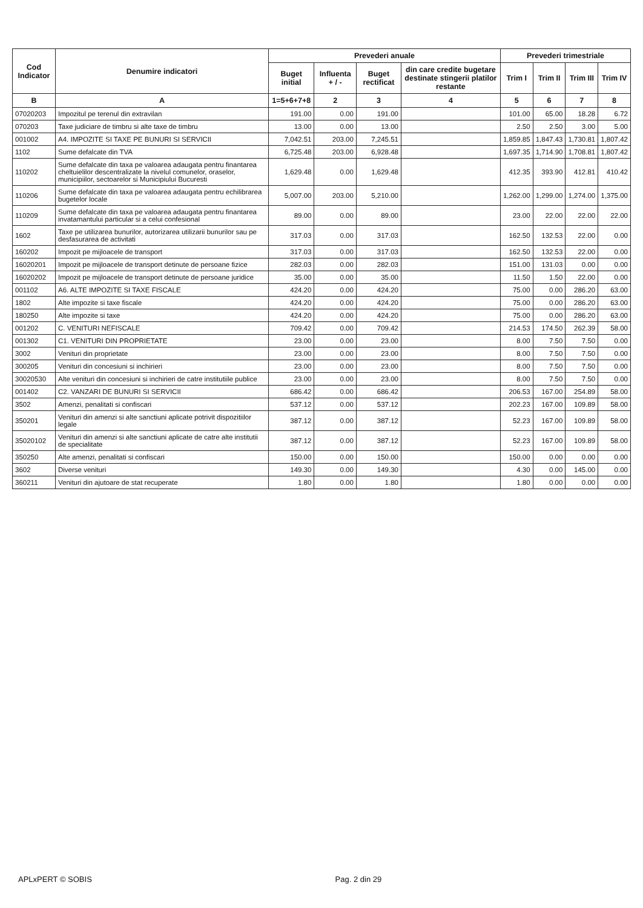| Cod Indicator | Denumire indicatori | Prevederi anuale | | | | Prevederi trimestriale | | | |
| --- | --- | --- | --- | --- | --- | --- | --- | --- | --- |
| | | Buget initial | Influenta + / - | Buget rectificat | din care credite bugetare destinate stingerii platilor restante | Trim I | Trim II | Trim III | Trim IV |
| B | A | 1=5+6+7+8 | 2 | 3 | 4 | 5 | 6 | 7 | 8 |
| 07020203 | Impozitul pe terenul din extravilan | 191.00 | 0.00 | 191.00 | | 101.00 | 65.00 | 18.28 | 6.72 |
| 070203 | Taxe judiciare de timbru si alte taxe de timbru | 13.00 | 0.00 | 13.00 | | 2.50 | 2.50 | 3.00 | 5.00 |
| 001002 | A4. IMPOZITE SI TAXE PE BUNURI SI SERVICII | 7,042.51 | 203.00 | 7,245.51 | | 1,859.85 | 1,847.43 | 1,730.81 | 1,807.42 |
| 1102 | Sume defalcate din TVA | 6,725.48 | 203.00 | 6,928.48 | | 1,697.35 | 1,714.90 | 1,708.81 | 1,807.42 |
| 110202 | Sume defalcate din taxa pe valoarea adaugata pentru finantarea cheltuielilor descentralizate la nivelul comunelor, oraselor, municipiilor, sectoarelor si Municipiului Bucuresti | 1,629.48 | 0.00 | 1,629.48 | | 412.35 | 393.90 | 412.81 | 410.42 |
| 110206 | Sume defalcate din taxa pe valoarea adaugata pentru echilibrarea bugetelor locale | 5,007.00 | 203.00 | 5,210.00 | | 1,262.00 | 1,299.00 | 1,274.00 | 1,375.00 |
| 110209 | Sume defalcate din taxa pe valoarea adaugata pentru finantarea invatamantului particular si a celui confesional | 89.00 | 0.00 | 89.00 | | 23.00 | 22.00 | 22.00 | 22.00 |
| 1602 | Taxe pe utilizarea bunurilor, autorizarea utilizarii bunurilor sau pe desfasurarea de activitati | 317.03 | 0.00 | 317.03 | | 162.50 | 132.53 | 22.00 | 0.00 |
| 160202 | Impozit pe mijloacele de transport | 317.03 | 0.00 | 317.03 | | 162.50 | 132.53 | 22.00 | 0.00 |
| 16020201 | Impozit pe mijloacele de transport detinute de persoane fizice | 282.03 | 0.00 | 282.03 | | 151.00 | 131.03 | 0.00 | 0.00 |
| 16020202 | Impozit pe mijloacele de transport detinute de persoane juridice | 35.00 | 0.00 | 35.00 | | 11.50 | 1.50 | 22.00 | 0.00 |
| 001102 | A6. ALTE IMPOZITE SI TAXE FISCALE | 424.20 | 0.00 | 424.20 | | 75.00 | 0.00 | 286.20 | 63.00 |
| 1802 | Alte impozite si taxe fiscale | 424.20 | 0.00 | 424.20 | | 75.00 | 0.00 | 286.20 | 63.00 |
| 180250 | Alte impozite si taxe | 424.20 | 0.00 | 424.20 | | 75.00 | 0.00 | 286.20 | 63.00 |
| 001202 | C. VENITURI NEFISCALE | 709.42 | 0.00 | 709.42 | | 214.53 | 174.50 | 262.39 | 58.00 |
| 001302 | C1. VENITURI DIN PROPRIETATE | 23.00 | 0.00 | 23.00 | | 8.00 | 7.50 | 7.50 | 0.00 |
| 3002 | Venituri din proprietate | 23.00 | 0.00 | 23.00 | | 8.00 | 7.50 | 7.50 | 0.00 |
| 300205 | Venituri din concesiuni si inchirieri | 23.00 | 0.00 | 23.00 | | 8.00 | 7.50 | 7.50 | 0.00 |
| 30020530 | Alte venituri din concesiuni si inchirieri de catre institutiile publice | 23.00 | 0.00 | 23.00 | | 8.00 | 7.50 | 7.50 | 0.00 |
| 001402 | C2. VANZARI DE BUNURI SI SERVICII | 686.42 | 0.00 | 686.42 | | 206.53 | 167.00 | 254.89 | 58.00 |
| 3502 | Amenzi, penalitati si confiscari | 537.12 | 0.00 | 537.12 | | 202.23 | 167.00 | 109.89 | 58.00 |
| 350201 | Venituri din amenzi si alte sanctiuni aplicate potrivit dispozitiilor legale | 387.12 | 0.00 | 387.12 | | 52.23 | 167.00 | 109.89 | 58.00 |
| 35020102 | Venituri din amenzi si alte sanctiuni aplicate de catre alte institutii de specialitate | 387.12 | 0.00 | 387.12 | | 52.23 | 167.00 | 109.89 | 58.00 |
| 350250 | Alte amenzi, penalitati si confiscari | 150.00 | 0.00 | 150.00 | | 150.00 | 0.00 | 0.00 | 0.00 |
| 3602 | Diverse venituri | 149.30 | 0.00 | 149.30 | | 4.30 | 0.00 | 145.00 | 0.00 |
| 360211 | Venituri din ajutoare de stat recuperate | 1.80 | 0.00 | 1.80 | | 1.80 | 0.00 | 0.00 | 0.00 |
APLxPERT © SOBIS Pag. 2 din 29